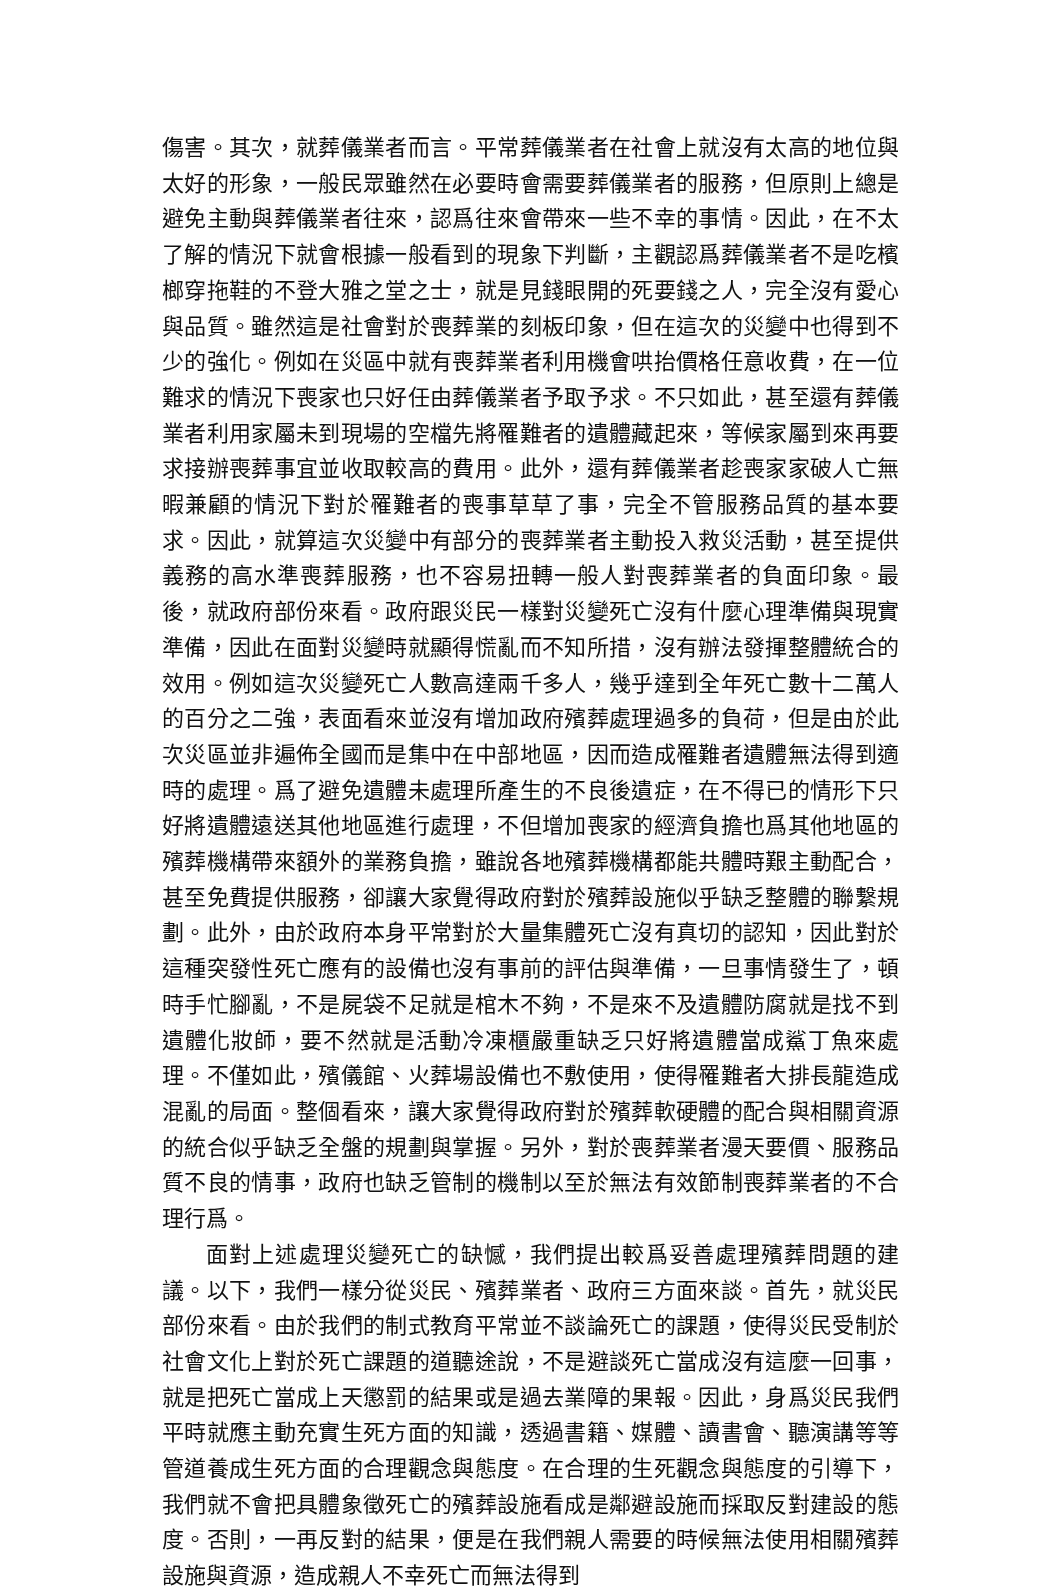傷害。其次，就葬儀業者而言。平常葬儀業者在社會上就沒有太高的地位與太好的形象，一般民眾雖然在必要時會需要葬儀業者的服務，但原則上總是避免主動與葬儀業者往來，認爲往來會帶來一些不幸的事情。因此，在不太了解的情況下就會根據一般看到的現象下判斷，主觀認爲葬儀業者不是吃檳榔穿拖鞋的不登大雅之堂之士，就是見錢眼開的死要錢之人，完全沒有愛心與品質。雖然這是社會對於喪葬業的刻板印象，但在這次的災變中也得到不少的強化。例如在災區中就有喪葬業者利用機會哄抬價格任意收費，在一位難求的情況下喪家也只好任由葬儀業者予取予求。不只如此，甚至還有葬儀業者利用家屬未到現場的空檔先將罹難者的遺體藏起來，等候家屬到來再要求接辦喪葬事宜並收取較高的費用。此外，還有葬儀業者趁喪家家破人亡無暇兼顧的情況下對於罹難者的喪事草草了事，完全不管服務品質的基本要求。因此，就算這次災變中有部分的喪葬業者主動投入救災活動，甚至提供義務的高水準喪葬服務，也不容易扭轉一般人對喪葬業者的負面印象。最後，就政府部份來看。政府跟災民一樣對災變死亡沒有什麼心理準備與現實準備，因此在面對災變時就顯得慌亂而不知所措，沒有辦法發揮整體統合的效用。例如這次災變死亡人數高達兩千多人，幾乎達到全年死亡數十二萬人的百分之二強，表面看來並沒有增加政府殯葬處理過多的負荷，但是由於此次災區並非遍佈全國而是集中在中部地區，因而造成罹難者遺體無法得到適時的處理。爲了避免遺體未處理所產生的不良後遺症，在不得已的情形下只好將遺體遠送其他地區進行處理，不但增加喪家的經濟負擔也爲其他地區的殯葬機構帶來額外的業務負擔，雖說各地殯葬機構都能共體時艱主動配合，甚至免費提供服務，卻讓大家覺得政府對於殯葬設施似乎缺乏整體的聯繫規劃。此外，由於政府本身平常對於大量集體死亡沒有真切的認知，因此對於這種突發性死亡應有的設備也沒有事前的評估與準備，一旦事情發生了，頓時手忙腳亂，不是屍袋不足就是棺木不夠，不是來不及遺體防腐就是找不到遺體化妝師，要不然就是活動冷凍櫃嚴重缺乏只好將遺體當成鯊丁魚來處理。不僅如此，殯儀館、火葬場設備也不敷使用，使得罹難者大排長龍造成混亂的局面。整個看來，讓大家覺得政府對於殯葬軟硬體的配合與相關資源的統合似乎缺乏全盤的規劃與掌握。另外，對於喪葬業者漫天要價、服務品質不良的情事，政府也缺乏管制的機制以至於無法有效節制喪葬業者的不合理行爲。
面對上述處理災變死亡的缺憾，我們提出較爲妥善處理殯葬問題的建議。以下，我們一樣分從災民、殯葬業者、政府三方面來談。首先，就災民部份來看。由於我們的制式教育平常並不談論死亡的課題，使得災民受制於社會文化上對於死亡課題的道聽途說，不是避談死亡當成沒有這麼一回事，就是把死亡當成上天懲罰的結果或是過去業障的果報。因此，身爲災民我們平時就應主動充實生死方面的知識，透過書籍、媒體、讀書會、聽演講等等管道養成生死方面的合理觀念與態度。在合理的生死觀念與態度的引導下，我們就不會把具體象徵死亡的殯葬設施看成是鄰避設施而採取反對建設的態度。否則，一再反對的結果，便是在我們親人需要的時候無法使用相關殯葬設施與資源，造成親人不幸死亡而無法得到